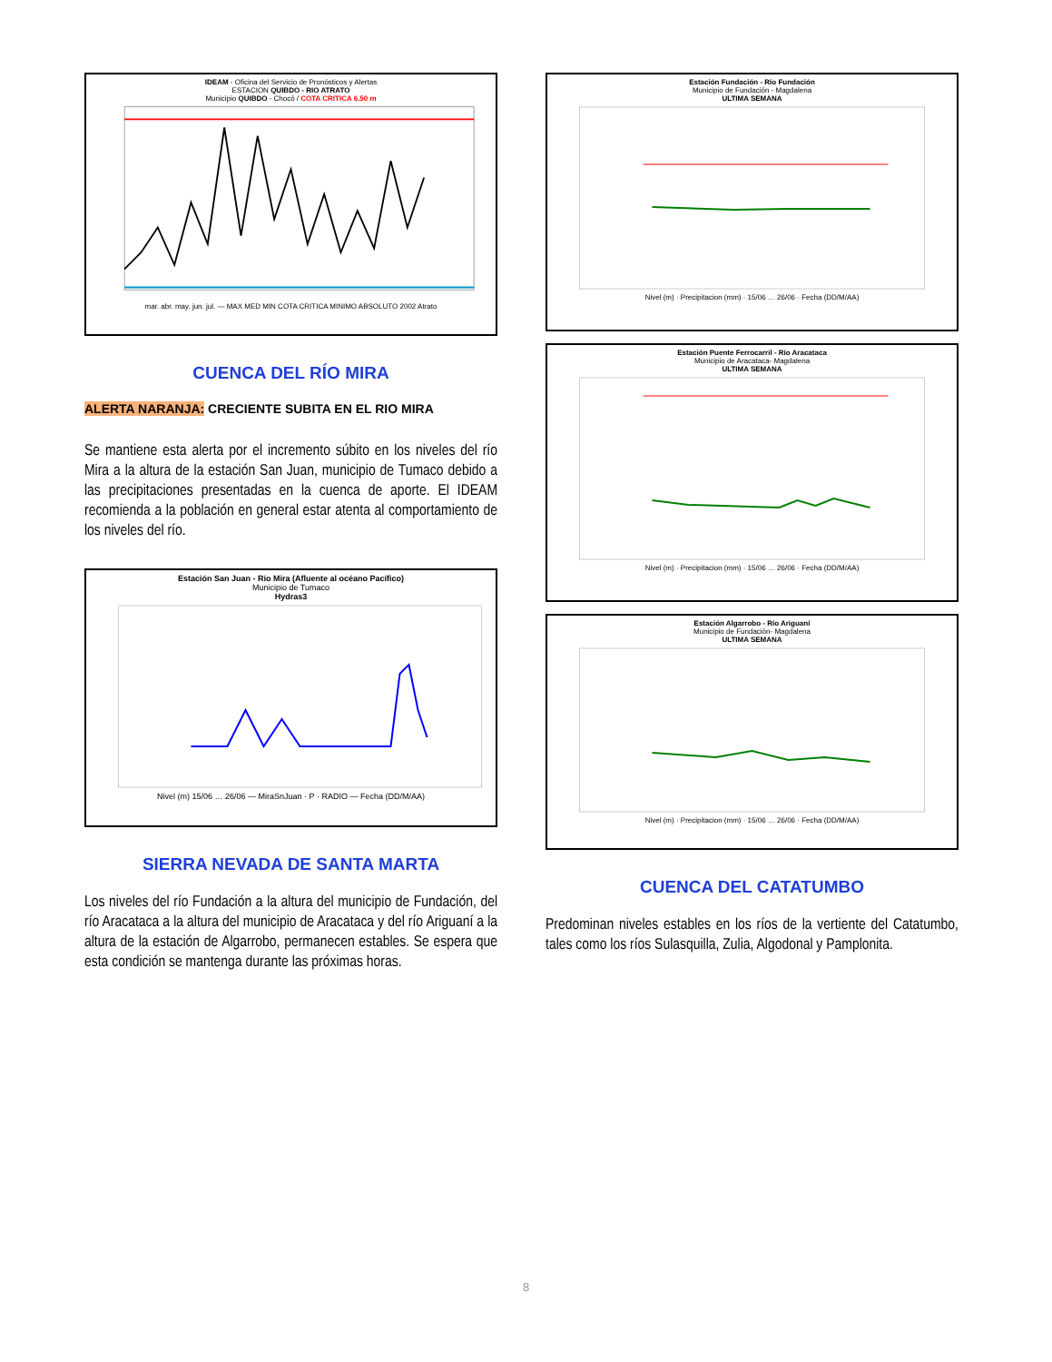IDEAM - Oficina del Servicio de Pronósticos y Alertas
ESTACION QUIBDO - RIO ATRATO
Municipio QUIBDO - Chocó / COTA CRITICA 6.50 m
mar. abr. may. jun. jul. — MAX MED MIN COTA CRITICA MINIMO ABSOLUTO 2002 Atrato
CUENCA DEL RÍO MIRA
ALERTA NARANJA: CRECIENTE SUBITA EN EL RIO MIRA
Se mantiene esta alerta por el incremento súbito en los niveles del río Mira a la altura de la estación San Juan, municipio de Tumaco debido a las precipitaciones presentadas en la cuenca de aporte. El IDEAM recomienda a la población en general estar atenta al comportamiento de los niveles del río.
Estación San Juan - Río Mira (Afluente al océano Pacífico)
Municipio de Tumaco
Hydras3
Nivel (m) 15/06 … 26/06 — MiraSnJuan · P · RADIO — Fecha (DD/M/AA)
SIERRA NEVADA DE SANTA MARTA
Los niveles del río Fundación a la altura del municipio de Fundación, del río Aracataca a la altura del municipio de Aracataca y del río Ariguaní a la altura de la estación de Algarrobo, permanecen estables. Se espera que esta condición se mantenga durante las próximas horas.
Estación Fundación - Río Fundación
Municipio de Fundación - Magdalena
ULTIMA SEMANA
Nivel (m) · Precipitacion (mm) · 15/06 … 26/06 · Fecha (DD/M/AA)
Estación Puente Ferrocarril - Río Aracataca
Municipio de Aracataca- Magdalena
ULTIMA SEMANA
Nivel (m) · Precipitacion (mm) · 15/06 … 26/06 · Fecha (DD/M/AA)
Estación Algarrobo - Río Ariguaní
Municipio de Fundación- Magdalena
ULTIMA SEMANA
Nivel (m) · Precipitacion (mm) · 15/06 … 26/06 · Fecha (DD/M/AA)
CUENCA DEL CATATUMBO
Predominan niveles estables en los ríos de la vertiente del Catatumbo, tales como los ríos Sulasquilla, Zulia, Algodonal y Pamplonita.
8